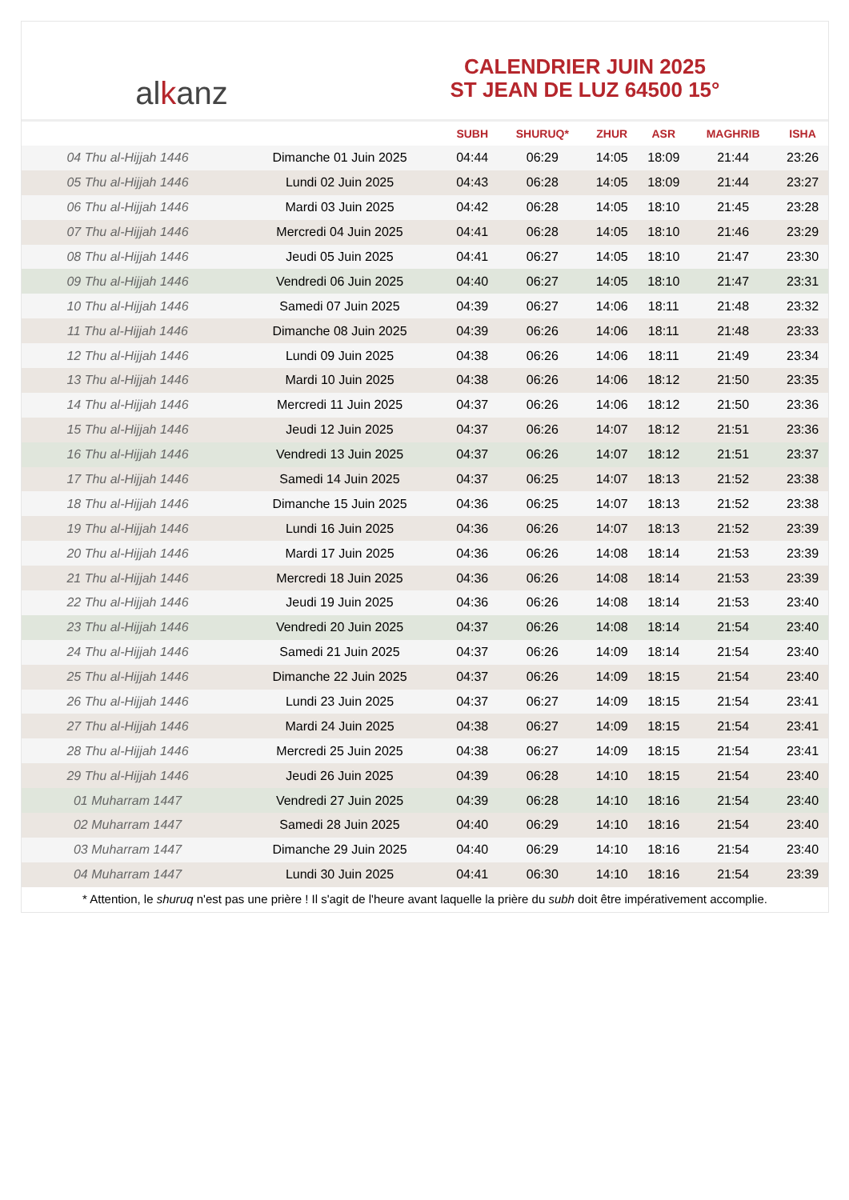alkanz
CALENDRIER JUIN 2025
ST JEAN DE LUZ 64500 15°
| | | SUBH | SHURUQ* | ZHUR | ASR | MAGHRIB | ISHA |
| --- | --- | --- | --- | --- | --- | --- | --- |
| 04 Thu al-Hijjah 1446 | Dimanche 01 Juin 2025 | 04:44 | 06:29 | 14:05 | 18:09 | 21:44 | 23:26 |
| 05 Thu al-Hijjah 1446 | Lundi 02 Juin 2025 | 04:43 | 06:28 | 14:05 | 18:09 | 21:44 | 23:27 |
| 06 Thu al-Hijjah 1446 | Mardi 03 Juin 2025 | 04:42 | 06:28 | 14:05 | 18:10 | 21:45 | 23:28 |
| 07 Thu al-Hijjah 1446 | Mercredi 04 Juin 2025 | 04:41 | 06:28 | 14:05 | 18:10 | 21:46 | 23:29 |
| 08 Thu al-Hijjah 1446 | Jeudi 05 Juin 2025 | 04:41 | 06:27 | 14:05 | 18:10 | 21:47 | 23:30 |
| 09 Thu al-Hijjah 1446 | Vendredi 06 Juin 2025 | 04:40 | 06:27 | 14:05 | 18:10 | 21:47 | 23:31 |
| 10 Thu al-Hijjah 1446 | Samedi 07 Juin 2025 | 04:39 | 06:27 | 14:06 | 18:11 | 21:48 | 23:32 |
| 11 Thu al-Hijjah 1446 | Dimanche 08 Juin 2025 | 04:39 | 06:26 | 14:06 | 18:11 | 21:48 | 23:33 |
| 12 Thu al-Hijjah 1446 | Lundi 09 Juin 2025 | 04:38 | 06:26 | 14:06 | 18:11 | 21:49 | 23:34 |
| 13 Thu al-Hijjah 1446 | Mardi 10 Juin 2025 | 04:38 | 06:26 | 14:06 | 18:12 | 21:50 | 23:35 |
| 14 Thu al-Hijjah 1446 | Mercredi 11 Juin 2025 | 04:37 | 06:26 | 14:06 | 18:12 | 21:50 | 23:36 |
| 15 Thu al-Hijjah 1446 | Jeudi 12 Juin 2025 | 04:37 | 06:26 | 14:07 | 18:12 | 21:51 | 23:36 |
| 16 Thu al-Hijjah 1446 | Vendredi 13 Juin 2025 | 04:37 | 06:26 | 14:07 | 18:12 | 21:51 | 23:37 |
| 17 Thu al-Hijjah 1446 | Samedi 14 Juin 2025 | 04:37 | 06:25 | 14:07 | 18:13 | 21:52 | 23:38 |
| 18 Thu al-Hijjah 1446 | Dimanche 15 Juin 2025 | 04:36 | 06:25 | 14:07 | 18:13 | 21:52 | 23:38 |
| 19 Thu al-Hijjah 1446 | Lundi 16 Juin 2025 | 04:36 | 06:26 | 14:07 | 18:13 | 21:52 | 23:39 |
| 20 Thu al-Hijjah 1446 | Mardi 17 Juin 2025 | 04:36 | 06:26 | 14:08 | 18:14 | 21:53 | 23:39 |
| 21 Thu al-Hijjah 1446 | Mercredi 18 Juin 2025 | 04:36 | 06:26 | 14:08 | 18:14 | 21:53 | 23:39 |
| 22 Thu al-Hijjah 1446 | Jeudi 19 Juin 2025 | 04:36 | 06:26 | 14:08 | 18:14 | 21:53 | 23:40 |
| 23 Thu al-Hijjah 1446 | Vendredi 20 Juin 2025 | 04:37 | 06:26 | 14:08 | 18:14 | 21:54 | 23:40 |
| 24 Thu al-Hijjah 1446 | Samedi 21 Juin 2025 | 04:37 | 06:26 | 14:09 | 18:14 | 21:54 | 23:40 |
| 25 Thu al-Hijjah 1446 | Dimanche 22 Juin 2025 | 04:37 | 06:26 | 14:09 | 18:15 | 21:54 | 23:40 |
| 26 Thu al-Hijjah 1446 | Lundi 23 Juin 2025 | 04:37 | 06:27 | 14:09 | 18:15 | 21:54 | 23:41 |
| 27 Thu al-Hijjah 1446 | Mardi 24 Juin 2025 | 04:38 | 06:27 | 14:09 | 18:15 | 21:54 | 23:41 |
| 28 Thu al-Hijjah 1446 | Mercredi 25 Juin 2025 | 04:38 | 06:27 | 14:09 | 18:15 | 21:54 | 23:41 |
| 29 Thu al-Hijjah 1446 | Jeudi 26 Juin 2025 | 04:39 | 06:28 | 14:10 | 18:15 | 21:54 | 23:40 |
| 01 Muharram 1447 | Vendredi 27 Juin 2025 | 04:39 | 06:28 | 14:10 | 18:16 | 21:54 | 23:40 |
| 02 Muharram 1447 | Samedi 28 Juin 2025 | 04:40 | 06:29 | 14:10 | 18:16 | 21:54 | 23:40 |
| 03 Muharram 1447 | Dimanche 29 Juin 2025 | 04:40 | 06:29 | 14:10 | 18:16 | 21:54 | 23:40 |
| 04 Muharram 1447 | Lundi 30 Juin 2025 | 04:41 | 06:30 | 14:10 | 18:16 | 21:54 | 23:39 |
* Attention, le shuruq n'est pas une prière ! Il s'agit de l'heure avant laquelle la prière du subh doit être impérativement accomplie.